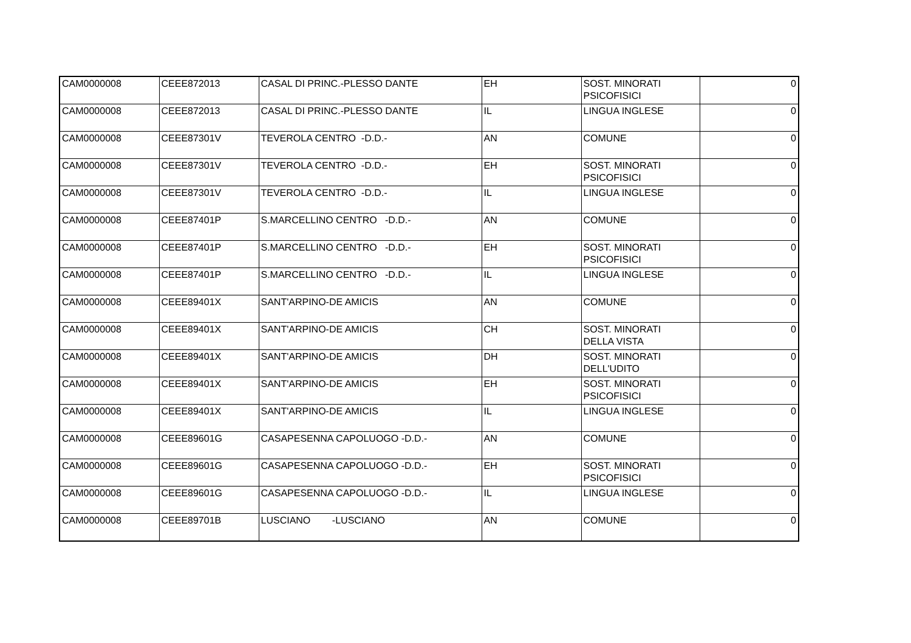| CAM0000008 | CEEE872013 | CASAL DI PRINC.-PLESSO DANTE | EH | SOST. MINORATI PSICOFISICI | 0 |
| CAM0000008 | CEEE872013 | CASAL DI PRINC.-PLESSO DANTE | IL | LINGUA INGLESE | 0 |
| CAM0000008 | CEEE87301V | TEVEROLA CENTRO -D.D.- | AN | COMUNE | 0 |
| CAM0000008 | CEEE87301V | TEVEROLA CENTRO -D.D.- | EH | SOST. MINORATI PSICOFISICI | 0 |
| CAM0000008 | CEEE87301V | TEVEROLA CENTRO -D.D.- | IL | LINGUA INGLESE | 0 |
| CAM0000008 | CEEE87401P | S.MARCELLINO CENTRO -D.D.- | AN | COMUNE | 0 |
| CAM0000008 | CEEE87401P | S.MARCELLINO CENTRO -D.D.- | EH | SOST. MINORATI PSICOFISICI | 0 |
| CAM0000008 | CEEE87401P | S.MARCELLINO CENTRO -D.D.- | IL | LINGUA INGLESE | 0 |
| CAM0000008 | CEEE89401X | SANT'ARPINO-DE AMICIS | AN | COMUNE | 0 |
| CAM0000008 | CEEE89401X | SANT'ARPINO-DE AMICIS | CH | SOST. MINORATI DELLA VISTA | 0 |
| CAM0000008 | CEEE89401X | SANT'ARPINO-DE AMICIS | DH | SOST. MINORATI DELL'UDITO | 0 |
| CAM0000008 | CEEE89401X | SANT'ARPINO-DE AMICIS | EH | SOST. MINORATI PSICOFISICI | 0 |
| CAM0000008 | CEEE89401X | SANT'ARPINO-DE AMICIS | IL | LINGUA INGLESE | 0 |
| CAM0000008 | CEEE89601G | CASAPESENNA CAPOLUOGO -D.D.- | AN | COMUNE | 0 |
| CAM0000008 | CEEE89601G | CASAPESENNA CAPOLUOGO -D.D.- | EH | SOST. MINORATI PSICOFISICI | 0 |
| CAM0000008 | CEEE89601G | CASAPESENNA CAPOLUOGO -D.D.- | IL | LINGUA INGLESE | 0 |
| CAM0000008 | CEEE89701B | LUSCIANO -LUSCIANO | AN | COMUNE | 0 |